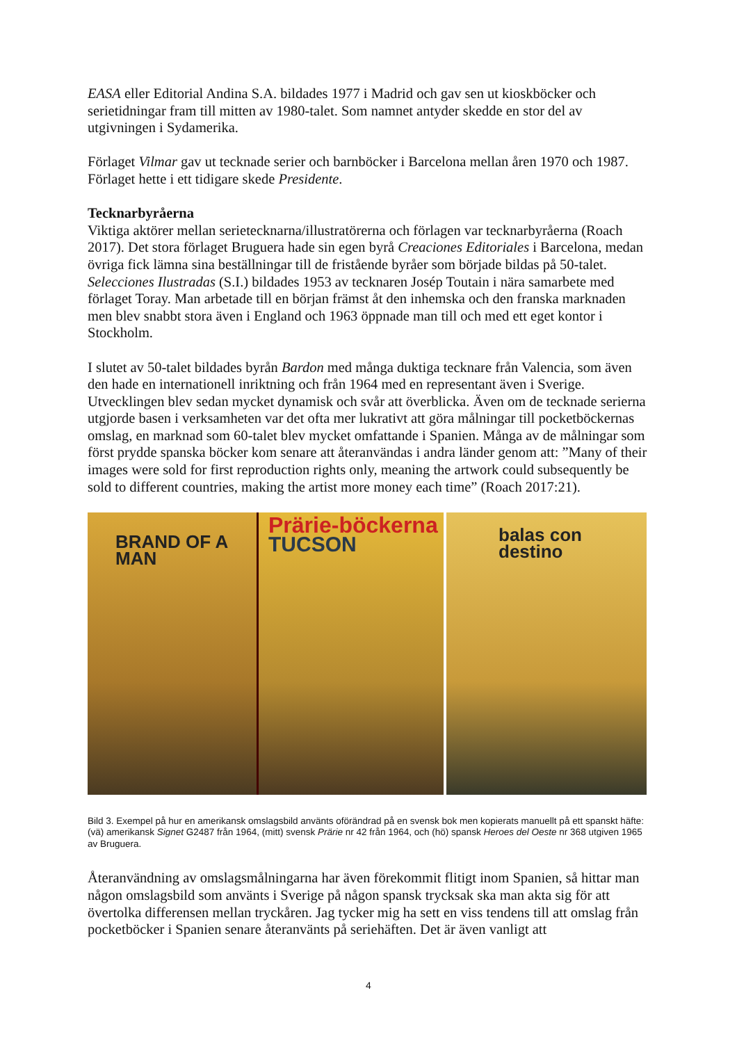EASA eller Editorial Andina S.A. bildades 1977 i Madrid och gav sen ut kioskböcker och serietidningar fram till mitten av 1980-talet. Som namnet antyder skedde en stor del av utgivningen i Sydamerika.
Förlaget Vilmar gav ut tecknade serier och barnböcker i Barcelona mellan åren 1970 och 1987. Förlaget hette i ett tidigare skede Presidente.
Tecknarbyråerna
Viktiga aktörer mellan serietecknarna/illustratörerna och förlagen var tecknarbyråerna (Roach 2017). Det stora förlaget Bruguera hade sin egen byrå Creaciones Editoriales i Barcelona, medan övriga fick lämna sina beställningar till de fristående byråer som började bildas på 50-talet. Selecciones Ilustradas (S.I.) bildades 1953 av tecknaren Josép Toutain i nära samarbete med förlaget Toray. Man arbetade till en början främst åt den inhemska och den franska marknaden men blev snabbt stora även i England och 1963 öppnade man till och med ett eget kontor i Stockholm.
I slutet av 50-talet bildades byrån Bardon med många duktiga tecknare från Valencia, som även den hade en internationell inriktning och från 1964 med en representant även i Sverige. Utvecklingen blev sedan mycket dynamisk och svår att överblicka. Även om de tecknade serierna utgjorde basen i verksamheten var det ofta mer lukrativt att göra målningar till pocketböckernas omslag, en marknad som 60-talet blev mycket omfattande i Spanien. Många av de målningar som först prydde spanska böcker kom senare att återanvändas i andra länder genom att: ”Many of their images were sold for first reproduction rights only, meaning the artwork could subsequently be sold to different countries, making the artist more money each time” (Roach 2017:21).
BRAND OF A MAN
Prärie-böckerna
TUCSON
balas con destino
Bild 3. Exempel på hur en amerikansk omslagsbild använts oförändrad på en svensk bok men kopierats manuellt på ett spanskt häfte: (vä) amerikansk Signet G2487 från 1964, (mitt) svensk Prärie nr 42 från 1964, och (hö) spansk Heroes del Oeste nr 368 utgiven 1965 av Bruguera.
Återanvändning av omslagsmålningarna har även förekommit flitigt inom Spanien, så hittar man någon omslagsbild som använts i Sverige på någon spansk trycksak ska man akta sig för att övertolka differensen mellan tryckåren. Jag tycker mig ha sett en viss tendens till att omslag från pocketböcker i Spanien senare återanvänts på seriehäften. Det är även vanligt att
4